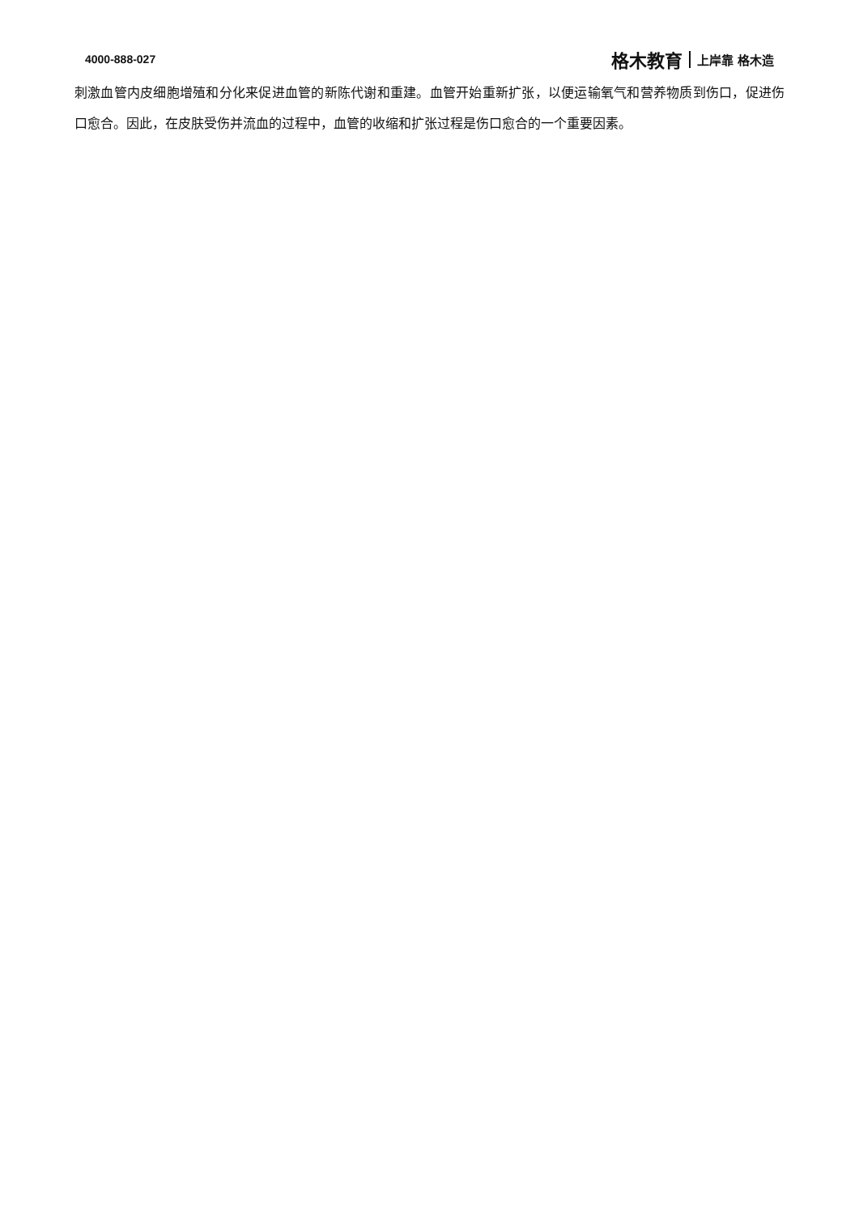4000-888-027 格木教育 上岸靠 格木造
刺激血管内皮细胞增殖和分化来促进血管的新陈代谢和重建。血管开始重新扩张，以便运输氧气和营养物质到伤口，促进伤口愈合。因此，在皮肤受伤并流血的过程中，血管的收缩和扩张过程是伤口愈合的一个重要因素。